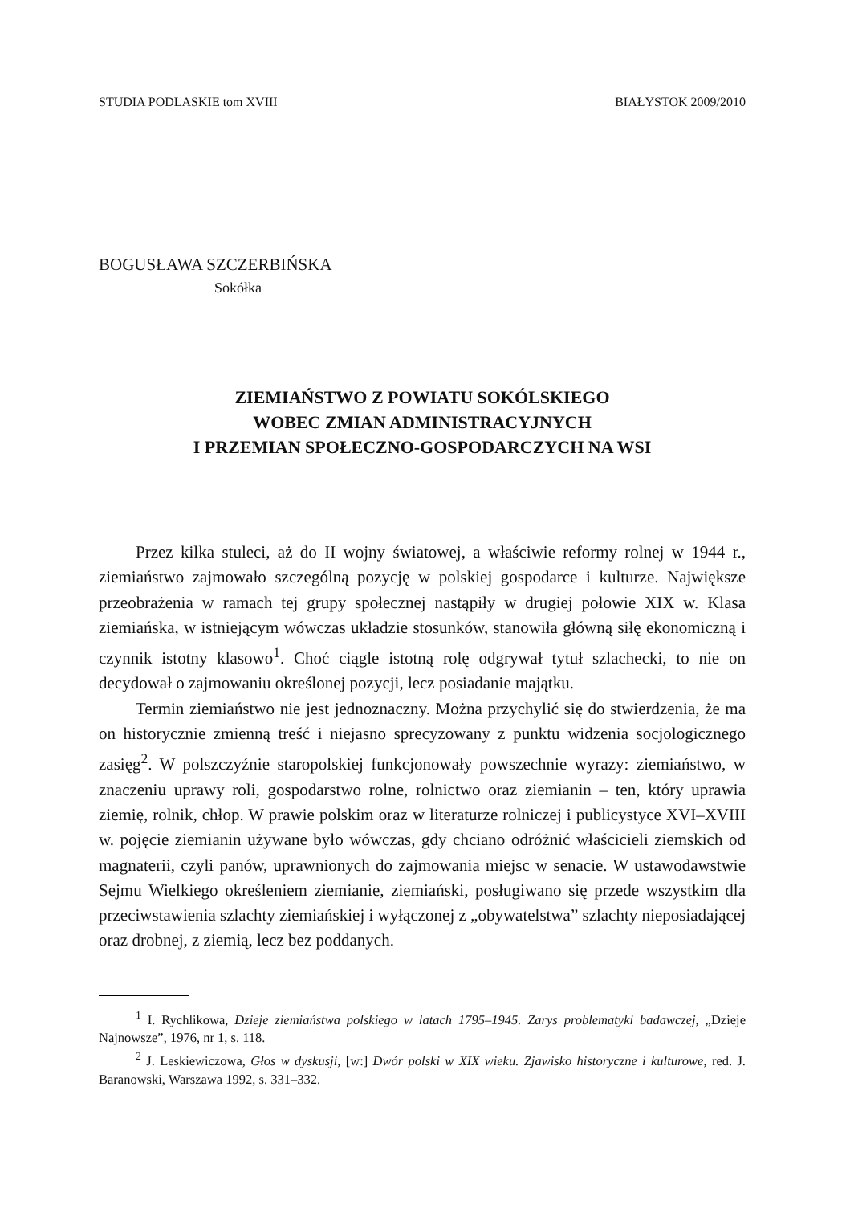STUDIA PODLASKIE tom XVIII BIAŁYSTOK 2009/2010
BOGUSŁAWA SZCZERBIŃSKA
Sokółka
ZIEMIAŃSTWO Z POWIATU SOKÓLSKIEGO
WOBEC ZMIAN ADMINISTRACYJNYCH
I PRZEMIAN SPOŁECZNO-GOSPODARCZYCH NA WSI
Przez kilka stuleci, aż do II wojny światowej, a właściwie reformy rolnej w 1944 r., ziemiaństwo zajmowało szczególną pozycję w polskiej gospodarce i kulturze. Największe przeobrażenia w ramach tej grupy społecznej nastąpiły w drugiej połowie XIX w. Klasa ziemiańska, w istniejącym wówczas układzie stosunków, stanowiła główną siłę ekonomiczną i czynnik istotny klasowo<sup>1</sup>. Choć ciągle istotną rolę odgrywał tytuł szlachecki, to nie on decydował o zajmowaniu określonej pozycji, lecz posiadanie majątku.
Termin ziemiaństwo nie jest jednoznaczny. Można przychylić się do stwierdzenia, że ma on historycznie zmienną treść i niejasno sprecyzowany z punktu widzenia socjologicznego zasięg<sup>2</sup>. W polszczyźnie staropolskiej funkcjonowały powszechnie wyrazy: ziemiaństwo, w znaczeniu uprawy roli, gospodarstwo rolne, rolnictwo oraz ziemianin – ten, który uprawia ziemię, rolnik, chłop. W prawie polskim oraz w literaturze rolniczej i publicystyce XVI–XVIII w. pojęcie ziemianin używane było wówczas, gdy chciano odróżnić właścicieli ziemskich od magnaterii, czyli panów, uprawnionych do zajmowania miejsc w senacie. W ustawodawstwie Sejmu Wielkiego określeniem ziemianie, ziemiański, posługiwano się przede wszystkim dla przeciwstawienia szlachty ziemiańskiej i wyłączonej z „obywatelstwa” szlachty nieposiadającej oraz drobnej, z ziemią, lecz bez poddanych.
<sup>1</sup> I. Rychlikowa, Dzieje ziemiaństwa polskiego w latach 1795–1945. Zarys problematyki badawczej, „Dzieje Najnowsze”, 1976, nr 1, s. 118.
<sup>2</sup> J. Leskiewiczowa, Głos w dyskusji, [w:] Dwór polski w XIX wieku. Zjawisko historyczne i kulturowe, red. J. Baranowski, Warszawa 1992, s. 331–332.